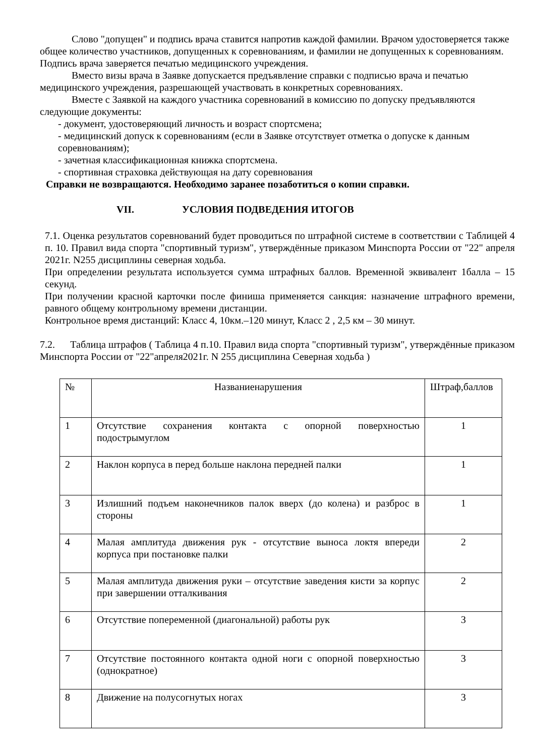Слово "допущен" и подпись врача ставится напротив каждой фамилии. Врачом удостоверяется также общее количество участников, допущенных к соревнованиям, и фамилии не допущенных к соревнованиям. Подпись врача заверяется печатью медицинского учреждения.
Вместо визы врача в Заявке допускается предъявление справки с подписью врача и печатью
медицинского учреждения, разрешающей участвовать в конкретных соревнованиях.
Вместе с Заявкой на каждого участника соревнований в комиссию по допуску предъявляются следующие документы:
- документ, удостоверяющий личность и возраст спортсмена;
- медицинский допуск к соревнованиям (если в Заявке отсутствует отметка о допуске к данным соревнованиям);
- зачетная классификационная книжка спортсмена.
- спортивная страховка действующая на дату соревнования
Справки не возвращаются. Необходимо заранее позаботиться о копии справки.
VII. УСЛОВИЯ ПОДВЕДЕНИЯ ИТОГОВ
7.1. Оценка результатов соревнований будет проводиться по штрафной системе в соответствии с Таблицей 4 п. 10. Правил вида спорта "спортивный туризм", утверждённые приказом Минспорта России от "22" апреля 2021г. N255 дисциплины северная ходьба.
При определении результата используется сумма штрафных баллов. Временной эквивалент 1балла – 15 секунд.
При получении красной карточки после финиша применяется санкция: назначение штрафного времени, равного общему контрольному времени дистанции.
Контрольное время дистанций: Класс 4, 10км.–120 минут, Класс 2 , 2,5 км – 30 минут.
7.2. Таблица штрафов ( Таблица 4 п.10. Правил вида спорта "спортивный туризм", утверждённые приказом Минспорта России от "22"апреля2021г. N 255 дисциплина Северная ходьба )
| № | Названиенарушения | Штраф,баллов |
| 1 | Отсутствие сохранения контакта с опорной поверхностью подострымуглом | 1 |
| 2 | Наклон корпуса в перед больше наклона передней палки | 1 |
| 3 | Излишний подъем наконечников палок вверх (до колена) и разброс в стороны | 1 |
| 4 | Малая амплитуда движения рук - отсутствие выноса локтя впереди корпуса при постановке палки | 2 |
| 5 | Малая амплитуда движения руки – отсутствие заведения кисти за корпус при завершении отталкивания | 2 |
| 6 | Отсутствие попеременной (диагональной) работы рук | 3 |
| 7 | Отсутствие постоянного контакта одной ноги с опорной поверхностью (однократное) | 3 |
| 8 | Движение на полусогнутых ногах | 3 |